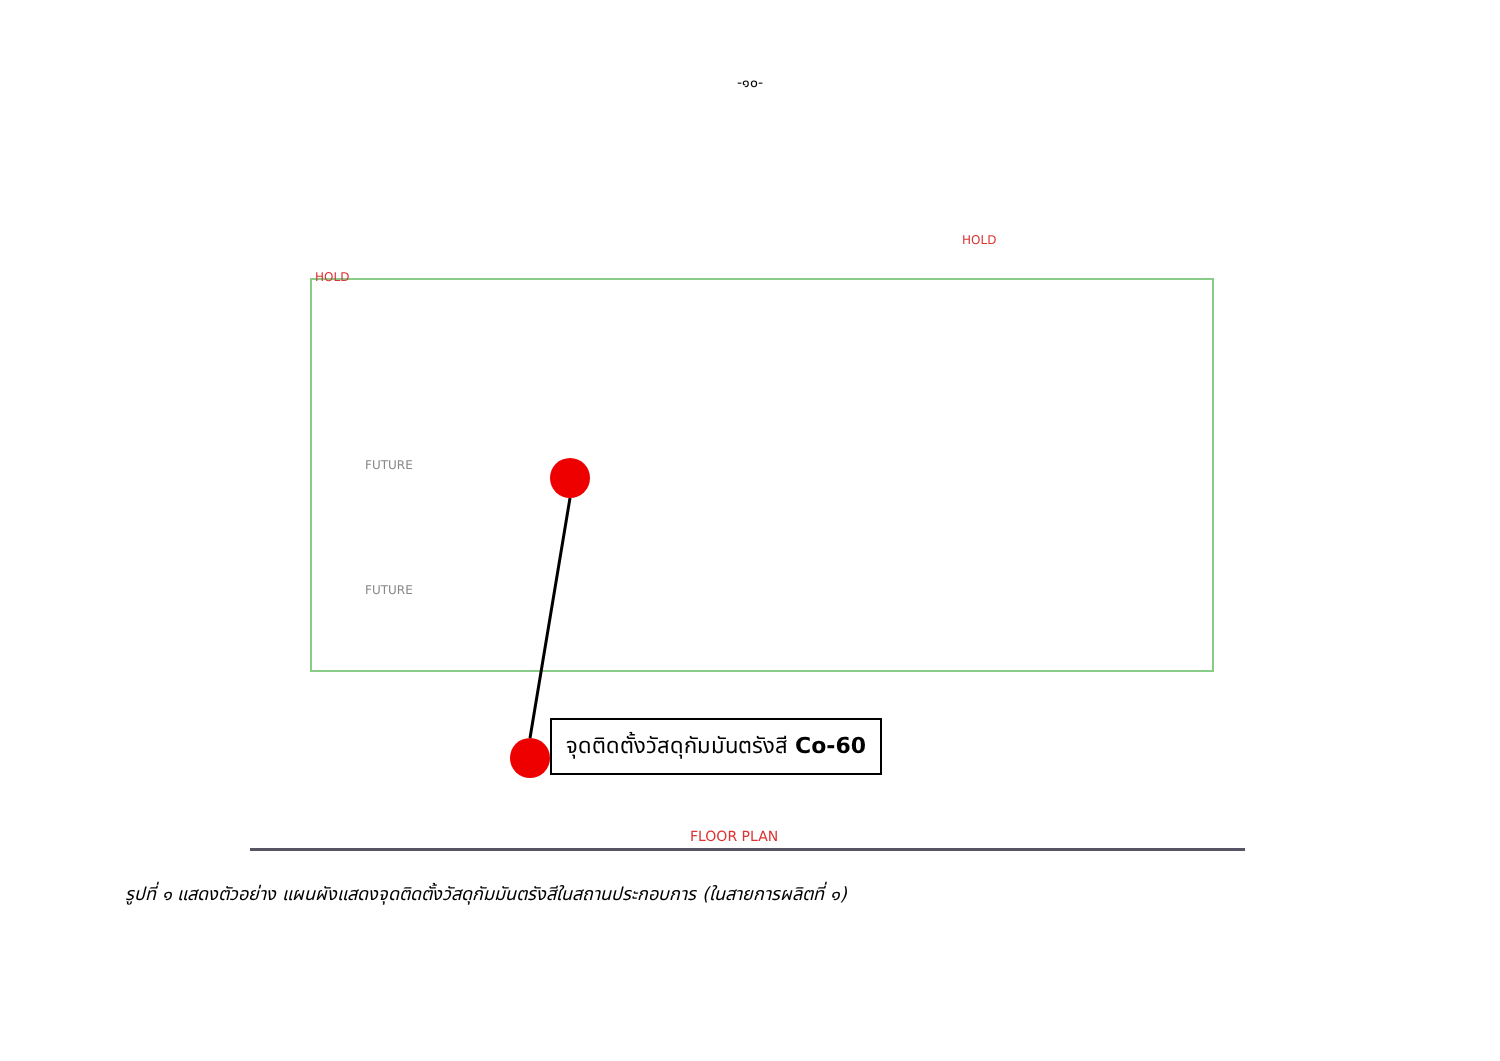-๑๐-
FUTURE
FUTURE
HOLD
HOLD
จุดติดตั้งวัสดุกัมมันตรังสี Co-60
FLOOR PLAN
รูปที่ ๑ แสดงตัวอย่าง แผนผังแสดงจุดติดตั้งวัสดุกัมมันตรังสีในสถานประกอบการ (ในสายการผลิตที่ ๑)